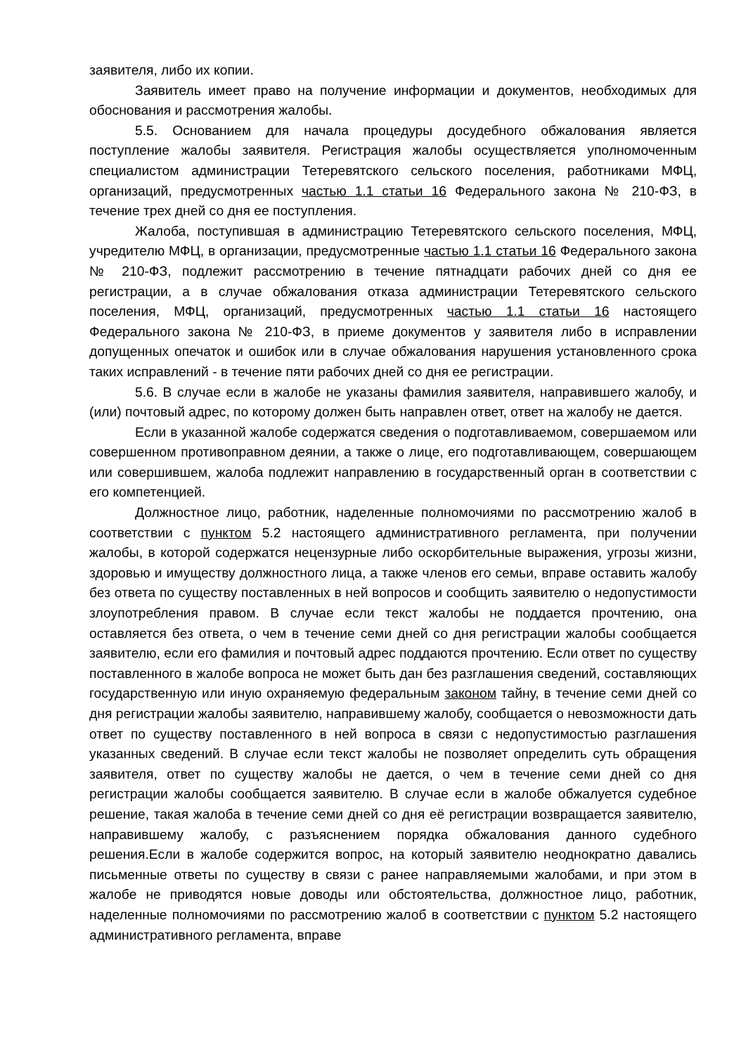заявителя, либо их копии.
Заявитель имеет право на получение информации и документов, необходимых для обоснования и рассмотрения жалобы.
5.5. Основанием для начала процедуры досудебного обжалования является поступление жалобы заявителя. Регистрация жалобы осуществляется уполномоченным специалистом администрации Тетеревятского сельского поселения, работниками МФЦ, организаций, предусмотренных частью 1.1 статьи 16 Федерального закона № 210-ФЗ, в течение трех дней со дня ее поступления.
Жалоба, поступившая в администрацию Тетеревятского сельского поселения, МФЦ, учредителю МФЦ, в организации, предусмотренные частью 1.1 статьи 16 Федерального закона № 210-ФЗ, подлежит рассмотрению в течение пятнадцати рабочих дней со дня ее регистрации, а в случае обжалования отказа администрации Тетеревятского сельского поселения, МФЦ, организаций, предусмотренных частью 1.1 статьи 16 настоящего Федерального закона № 210-ФЗ, в приеме документов у заявителя либо в исправлении допущенных опечаток и ошибок или в случае обжалования нарушения установленного срока таких исправлений - в течение пяти рабочих дней со дня ее регистрации.
5.6. В случае если в жалобе не указаны фамилия заявителя, направившего жалобу, и (или) почтовый адрес, по которому должен быть направлен ответ, ответ на жалобу не дается.
Если в указанной жалобе содержатся сведения о подготавливаемом, совершаемом или совершенном противоправном деянии, а также о лице, его подготавливающем, совершающем или совершившем, жалоба подлежит направлению в государственный орган в соответствии с его компетенцией.
Должностное лицо, работник, наделенные полномочиями по рассмотрению жалоб в соответствии с пунктом 5.2 настоящего административного регламента, при получении жалобы, в которой содержатся нецензурные либо оскорбительные выражения, угрозы жизни, здоровью и имуществу должностного лица, а также членов его семьи, вправе оставить жалобу без ответа по существу поставленных в ней вопросов и сообщить заявителю о недопустимости злоупотребления правом. В случае если текст жалобы не поддается прочтению, она оставляется без ответа, о чем в течение семи дней со дня регистрации жалобы сообщается заявителю, если его фамилия и почтовый адрес поддаются прочтению. Если ответ по существу поставленного в жалобе вопроса не может быть дан без разглашения сведений, составляющих государственную или иную охраняемую федеральным законом тайну, в течение семи дней со дня регистрации жалобы заявителю, направившему жалобу, сообщается о невозможности дать ответ по существу поставленного в ней вопроса в связи с недопустимостью разглашения указанных сведений. В случае если текст жалобы не позволяет определить суть обращения заявителя, ответ по существу жалобы не дается, о чем в течение семи дней со дня регистрации жалобы сообщается заявителю. В случае если в жалобе обжалуется судебное решение, такая жалоба в течение семи дней со дня её регистрации возвращается заявителю, направившему жалобу, с разъяснением порядка обжалования данного судебного решения.Если в жалобе содержится вопрос, на который заявителю неоднократно давались письменные ответы по существу в связи с ранее направляемыми жалобами, и при этом в жалобе не приводятся новые доводы или обстоятельства, должностное лицо, работник, наделенные полномочиями по рассмотрению жалоб в соответствии с пунктом 5.2 настоящего административного регламента, вправе